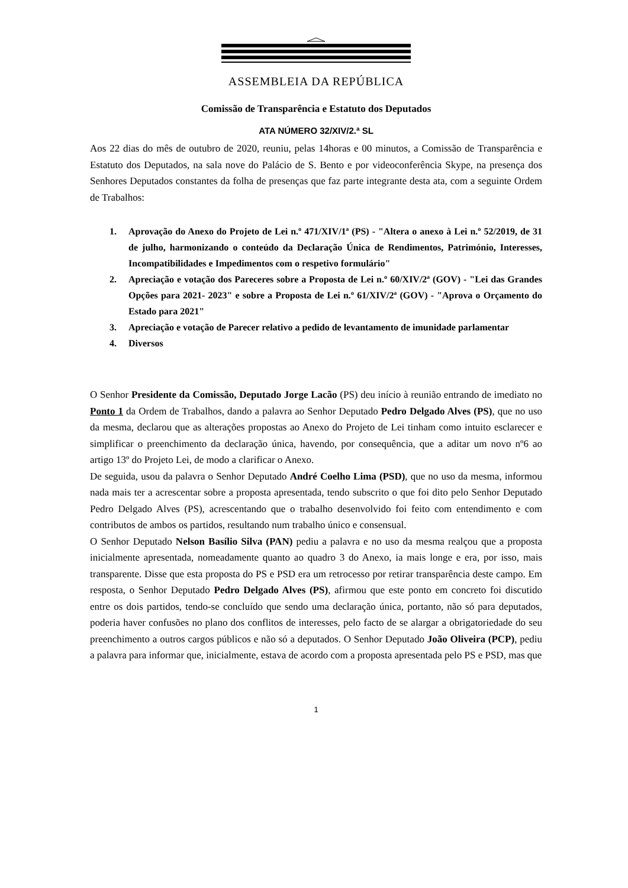ASSEMBLEIA DA REPÚBLICA
Comissão de Transparência e Estatuto dos Deputados
ATA NÚMERO 32/XIV/2.ª SL
Aos 22 dias do mês de outubro de 2020, reuniu, pelas 14horas e 00 minutos, a Comissão de Transparência e Estatuto dos Deputados, na sala nove do Palácio de S. Bento e por videoconferência Skype, na presença dos Senhores Deputados constantes da folha de presenças que faz parte integrante desta ata, com a seguinte Ordem de Trabalhos:
1. Aprovação do Anexo do Projeto de Lei n.º 471/XIV/1ª (PS) - "Altera o anexo à Lei n.º 52/2019, de 31 de julho, harmonizando o conteúdo da Declaração Única de Rendimentos, Património, Interesses, Incompatibilidades e Impedimentos com o respetivo formulário"
2. Apreciação e votação dos Pareceres sobre a Proposta de Lei n.º 60/XIV/2ª (GOV) - "Lei das Grandes Opções para 2021- 2023" e sobre a Proposta de Lei n.º 61/XIV/2ª (GOV) - "Aprova o Orçamento do Estado para 2021"
3. Apreciação e votação de Parecer relativo a pedido de levantamento de imunidade parlamentar
4. Diversos
O Senhor Presidente da Comissão, Deputado Jorge Lacão (PS) deu início à reunião entrando de imediato no Ponto 1 da Ordem de Trabalhos, dando a palavra ao Senhor Deputado Pedro Delgado Alves (PS), que no uso da mesma, declarou que as alterações propostas ao Anexo do Projeto de Lei tinham como intuito esclarecer e simplificar o preenchimento da declaração única, havendo, por consequência, que a aditar um novo nº6 ao artigo 13º do Projeto Lei, de modo a clarificar o Anexo.
De seguida, usou da palavra o Senhor Deputado André Coelho Lima (PSD), que no uso da mesma, informou nada mais ter a acrescentar sobre a proposta apresentada, tendo subscrito o que foi dito pelo Senhor Deputado Pedro Delgado Alves (PS), acrescentando que o trabalho desenvolvido foi feito com entendimento e com contributos de ambos os partidos, resultando num trabalho único e consensual.
O Senhor Deputado Nelson Basílio Silva (PAN) pediu a palavra e no uso da mesma realçou que a proposta inicialmente apresentada, nomeadamente quanto ao quadro 3 do Anexo, ia mais longe e era, por isso, mais transparente. Disse que esta proposta do PS e PSD era um retrocesso por retirar transparência deste campo. Em resposta, o Senhor Deputado Pedro Delgado Alves (PS), afirmou que este ponto em concreto foi discutido entre os dois partidos, tendo-se concluído que sendo uma declaração única, portanto, não só para deputados, poderia haver confusões no plano dos conflitos de interesses, pelo facto de se alargar a obrigatoriedade do seu preenchimento a outros cargos públicos e não só a deputados. O Senhor Deputado João Oliveira (PCP), pediu a palavra para informar que, inicialmente, estava de acordo com a proposta apresentada pelo PS e PSD, mas que
1